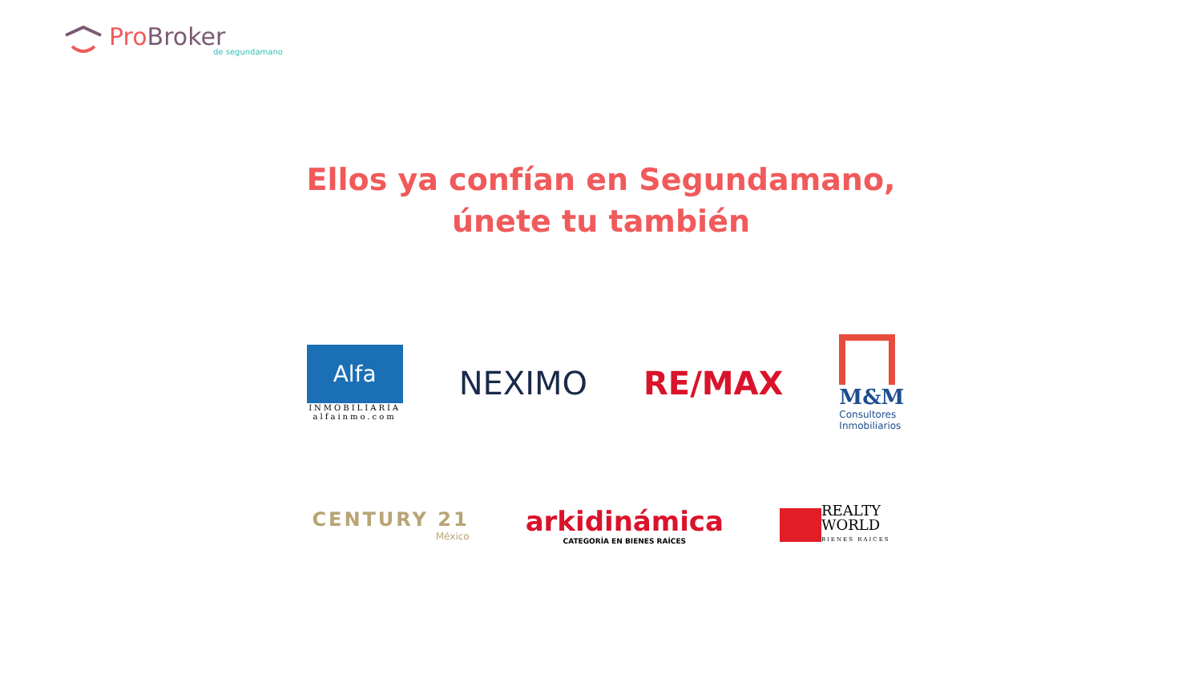Pro Broker
de segundamano
Ellos ya confían en Segundamano,
únete tu también
Alfa
INMOBILIARIA
alfainmo.com
NEXIMO RE/MAX
M&M
Consultores Inmobiliarios
CENTURY 21
México
arkidinámica
CATEGORÍA EN BIENES RAÍCES
REALTY
WORLD
BIENES RAICES